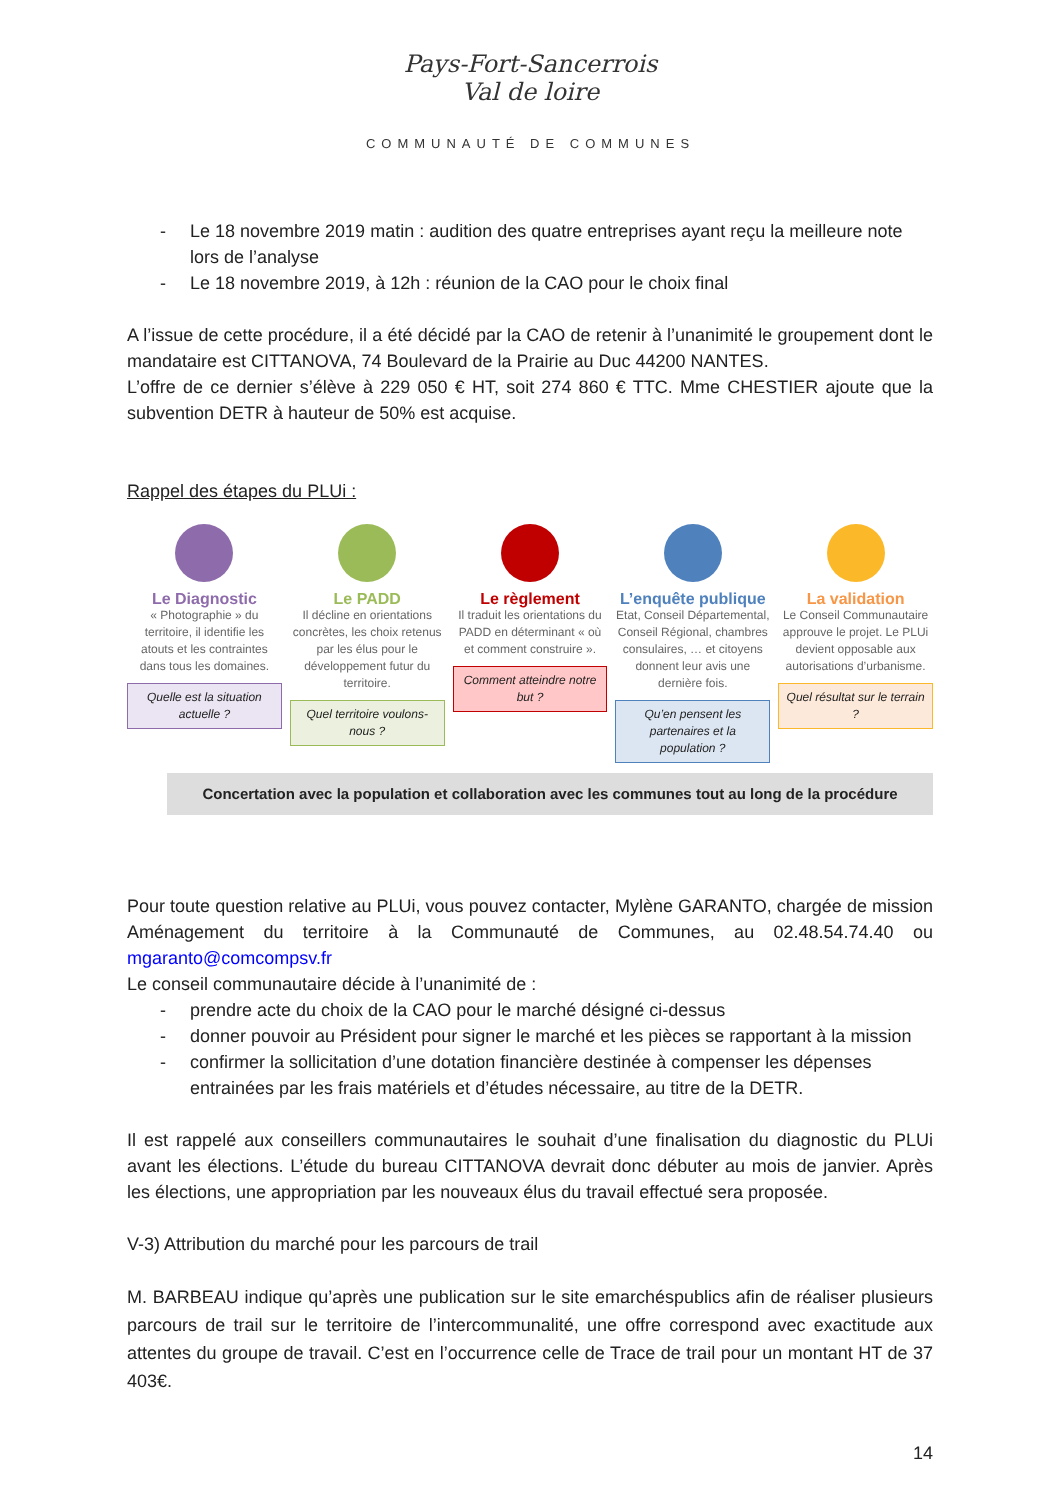Pays-Fort-Sancerrois
Val de loire
COMMUNAUTÉ DE COMMUNES
- Le 18 novembre 2019 matin : audition des quatre entreprises ayant reçu la meilleure note lors de l’analyse
- Le 18 novembre 2019, à 12h : réunion de la CAO pour le choix final
A l’issue de cette procédure, il a été décidé par la CAO de retenir à l’unanimité le groupement dont le mandataire est CITTANOVA, 74 Boulevard de la Prairie au Duc 44200 NANTES.
L’offre de ce dernier s’élève à 229 050 € HT, soit 274 860 € TTC. Mme CHESTIER ajoute que la subvention DETR à hauteur de 50% est acquise.
Rappel des étapes du PLUi :
Le Diagnostic
« Photographie » du territoire, il identifie les atouts et les contraintes dans tous les domaines.
Quelle est la situation actuelle ?
Le PADD
Il décline en orientations concrètes, les choix retenus par les élus pour le développement futur du territoire.
Quel territoire voulons-nous ?
Le règlement
Il traduit les orientations du PADD en déterminant « où et comment construire ».
Comment atteindre notre but ?
L’enquête publique
Etat, Conseil Départemental, Conseil Régional, chambres consulaires, … et citoyens donnent leur avis une dernière fois.
Qu’en pensent les partenaires et la population ?
La validation
Le Conseil Communautaire approuve le projet. Le PLUi devient opposable aux autorisations d’urbanisme.
Quel résultat sur le terrain ?
Concertation avec la population et collaboration avec les communes tout au long de la procédure
Pour toute question relative au PLUi, vous pouvez contacter, Mylène GARANTO, chargée de mission Aménagement du territoire à la Communauté de Communes, au 02.48.54.74.40 ou mgaranto@comcompsv.fr
Le conseil communautaire décide à l’unanimité de :
- prendre acte du choix de la CAO pour le marché désigné ci-dessus
- donner pouvoir au Président pour signer le marché et les pièces se rapportant à la mission
- confirmer la sollicitation d’une dotation financière destinée à compenser les dépenses entrainées par les frais matériels et d’études nécessaire, au titre de la DETR.
Il est rappelé aux conseillers communautaires le souhait d’une finalisation du diagnostic du PLUi avant les élections. L’étude du bureau CITTANOVA devrait donc débuter au mois de janvier. Après les élections, une appropriation par les nouveaux élus du travail effectué sera proposée.
V-3) Attribution du marché pour les parcours de trail
M. BARBEAU indique qu’après une publication sur le site emarchéspublics afin de réaliser plusieurs parcours de trail sur le territoire de l’intercommunalité, une offre correspond avec exactitude aux attentes du groupe de travail. C’est en l’occurrence celle de Trace de trail pour un montant HT de 37 403€.
14